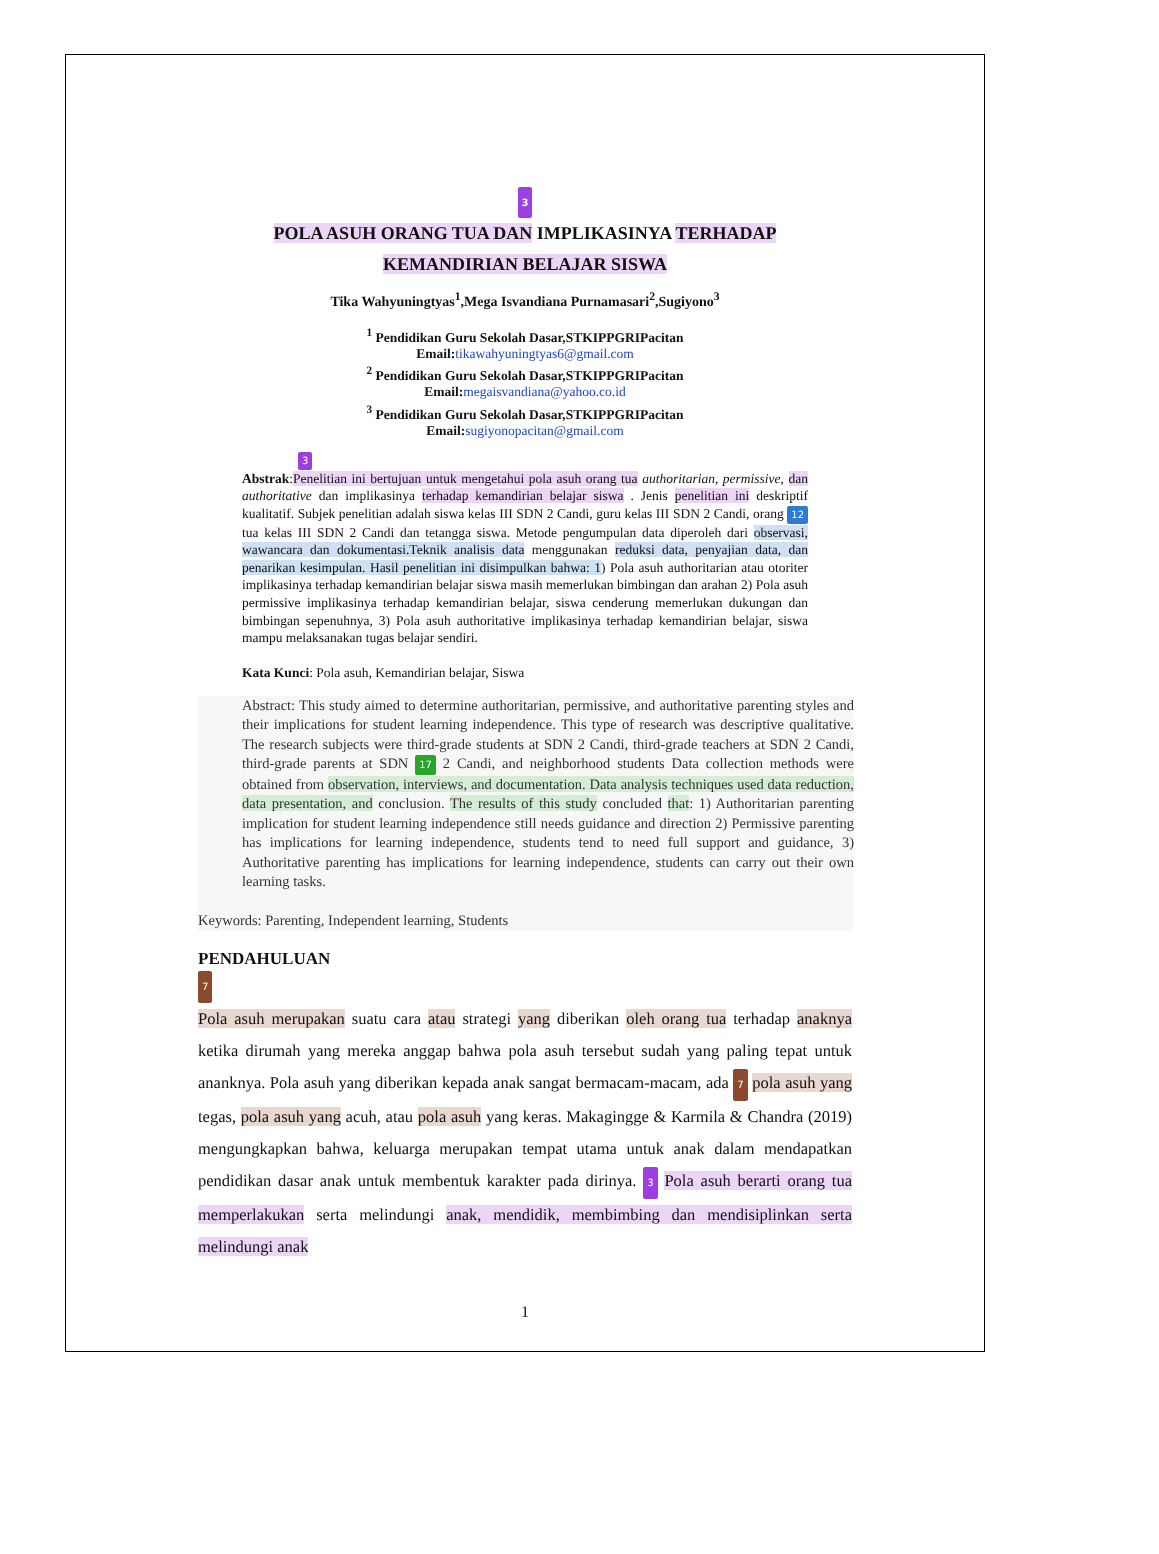3
POLA ASUH ORANG TUA DAN IMPLIKASINYA TERHADAP
KEMANDIRIAN BELAJAR SISWA
Tika Wahyuningtyas<sup>1</sup>,Mega Isvandiana Purnamasari<sup>2</sup>,Sugiyono<sup>3</sup>
<sup>1</sup> Pendidikan Guru Sekolah Dasar,STKIPPGRIPacitan
Email:tikawahyuningtyas6@gmail.com
<sup>2</sup> Pendidikan Guru Sekolah Dasar,STKIPPGRIPacitan
Email:megaisvandiana@yahoo.co.id
<sup>3</sup> Pendidikan Guru Sekolah Dasar,STKIPPGRIPacitan
Email:sugiyonopacitan@gmail.com
3
Abstrak:Penelitian ini bertujuan untuk mengetahui pola asuh orang tua authoritarian, permissive, dan authoritative dan implikasinya terhadap kemandirian belajar siswa . Jenis penelitian ini deskriptif kualitatif. Subjek penelitian adalah siswa kelas III SDN 2 Candi, guru kelas III SDN 2 Candi, orang 12 tua kelas III SDN 2 Candi dan tetangga siswa. Metode pengumpulan data diperoleh dari observasi, wawancara dan dokumentasi.Teknik analisis data menggunakan reduksi data, penyajian data, dan penarikan kesimpulan. Hasil penelitian ini disimpulkan bahwa: 1) Pola asuh authoritarian atau otoriter implikasinya terhadap kemandirian belajar siswa masih memerlukan bimbingan dan arahan 2) Pola asuh permissive implikasinya terhadap kemandirian belajar, siswa cenderung memerlukan dukungan dan bimbingan sepenuhnya, 3) Pola asuh authoritative implikasinya terhadap kemandirian belajar, siswa mampu melaksanakan tugas belajar sendiri.
Kata Kunci: Pola asuh, Kemandirian belajar, Siswa
Abstract: This study aimed to determine authoritarian, permissive, and authoritative parenting styles and their implications for student learning independence. This type of research was descriptive qualitative. The research subjects were third-grade students at SDN 2 Candi, third-grade teachers at SDN 2 Candi, third-grade parents at SDN 17 2 Candi, and neighborhood students Data collection methods were obtained from observation, interviews, and documentation. Data analysis techniques used data reduction, data presentation, and conclusion. The results of this study concluded that: 1) Authoritarian parenting implication for student learning independence still needs guidance and direction 2) Permissive parenting has implications for learning independence, students tend to need full support and guidance, 3) Authoritative parenting has implications for learning independence, students can carry out their own learning tasks.
Keywords: Parenting, Independent learning, Students
PENDAHULUAN
7
Pola asuh merupakan suatu cara atau strategi yang diberikan oleh orang tua terhadap anaknya ketika dirumah yang mereka anggap bahwa pola asuh tersebut sudah yang paling tepat untuk ananknya. Pola asuh yang diberikan kepada anak sangat bermacam-macam, ada 7 pola asuh yang tegas, pola asuh yang acuh, atau pola asuh yang keras. Makagingge & Karmila & Chandra (2019) mengungkapkan bahwa, keluarga merupakan tempat utama untuk anak dalam mendapatkan pendidikan dasar anak untuk membentuk karakter pada dirinya. 3 Pola asuh berarti orang tua memperlakukan serta melindungi anak, mendidik, membimbing dan mendisiplinkan serta melindungi anak
1